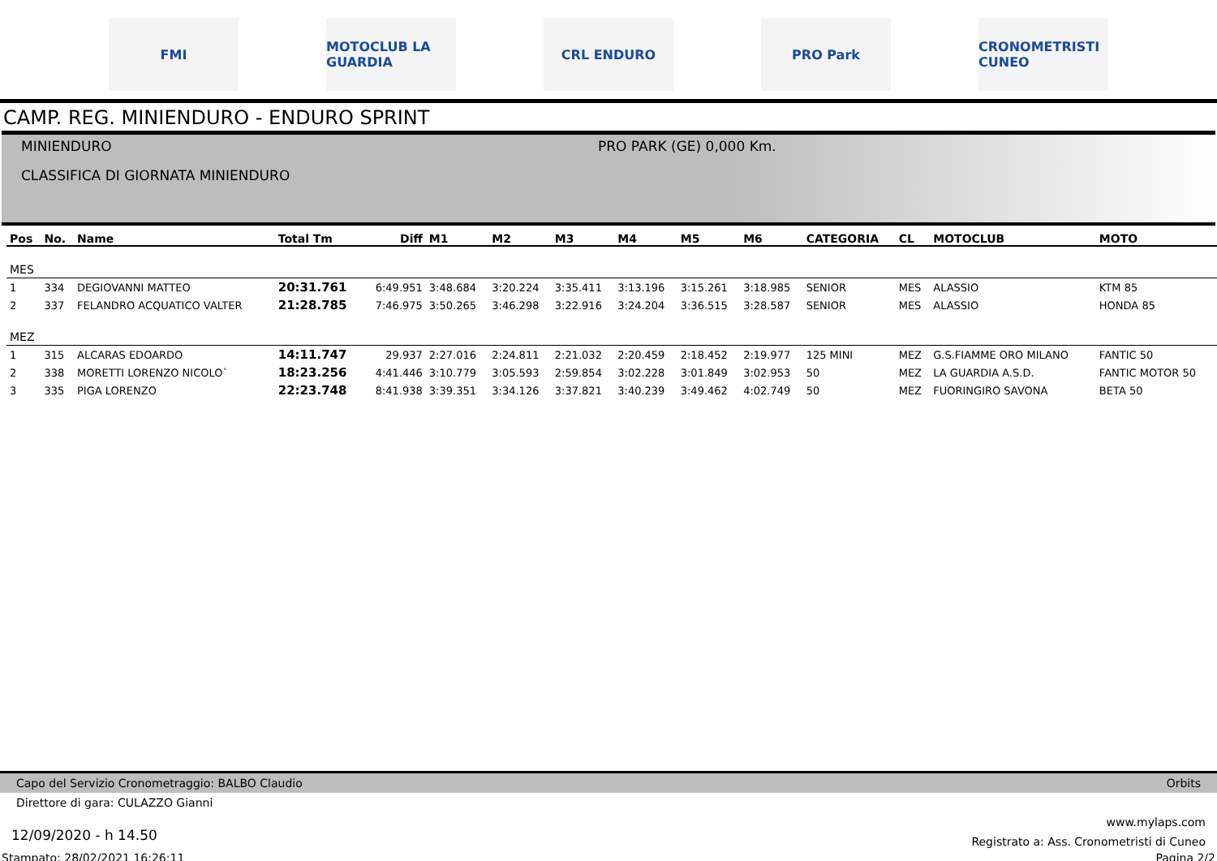FMI
MOTOCLUB LA GUARDIA
CRL ENDURO PRO Park
CRONOMETRISTI CUNEO
CAMP. REG. MINIENDURO - ENDURO SPRINT
MINIENDURO
PRO PARK (GE) 0,000 Km.
CLASSIFICA DI GIORNATA MINIENDURO
| Pos | No. | Name | Total Tm | Diff | M1 | M2 | M3 | M4 | M5 | M6 | CATEGORIA | CL | MOTOCLUB | MOTO |
| --- | --- | --- | --- | --- | --- | --- | --- | --- | --- | --- | --- | --- | --- | --- |
| MES | | | | | | | | | | | | | | |
| 1 | 334 | DEGIOVANNI MATTEO | 20:31.761 | 6:49.951 | 3:48.684 | 3:20.224 | 3:35.411 | 3:13.196 | 3:15.261 | 3:18.985 | SENIOR | MES | ALASSIO | KTM 85 |
| 2 | 337 | FELANDRO ACQUATICO VALTER | 21:28.785 | 7:46.975 | 3:50.265 | 3:46.298 | 3:22.916 | 3:24.204 | 3:36.515 | 3:28.587 | SENIOR | MES | ALASSIO | HONDA 85 |
| MEZ | | | | | | | | | | | | | | |
| 1 | 315 | ALCARAS EDOARDO | 14:11.747 | 29.937 | 2:27.016 | 2:24.811 | 2:21.032 | 2:20.459 | 2:18.452 | 2:19.977 | 125 MINI | MEZ | G.S.FIAMME ORO MILANO | FANTIC 50 |
| 2 | 338 | MORETTI LORENZO NICOLO` | 18:23.256 | 4:41.446 | 3:10.779 | 3:05.593 | 2:59.854 | 3:02.228 | 3:01.849 | 3:02.953 | 50 | MEZ | LA GUARDIA A.S.D. | FANTIC MOTOR 50 |
| 3 | 335 | PIGA LORENZO | 22:23.748 | 8:41.938 | 3:39.351 | 3:34.126 | 3:37.821 | 3:40.239 | 3:49.462 | 4:02.749 | 50 | MEZ | FUORINGIRO SAVONA | BETA 50 |
Capo del Servizio Cronometraggio: BALBO Claudio Orbits
Direttore di gara: CULAZZO Gianni
12/09/2020 - h 14.50 www.mylaps.com
Registrato a: Ass. Cronometristi di Cuneo
Stampato: 28/02/2021 16:26:11 Pagina 2/2